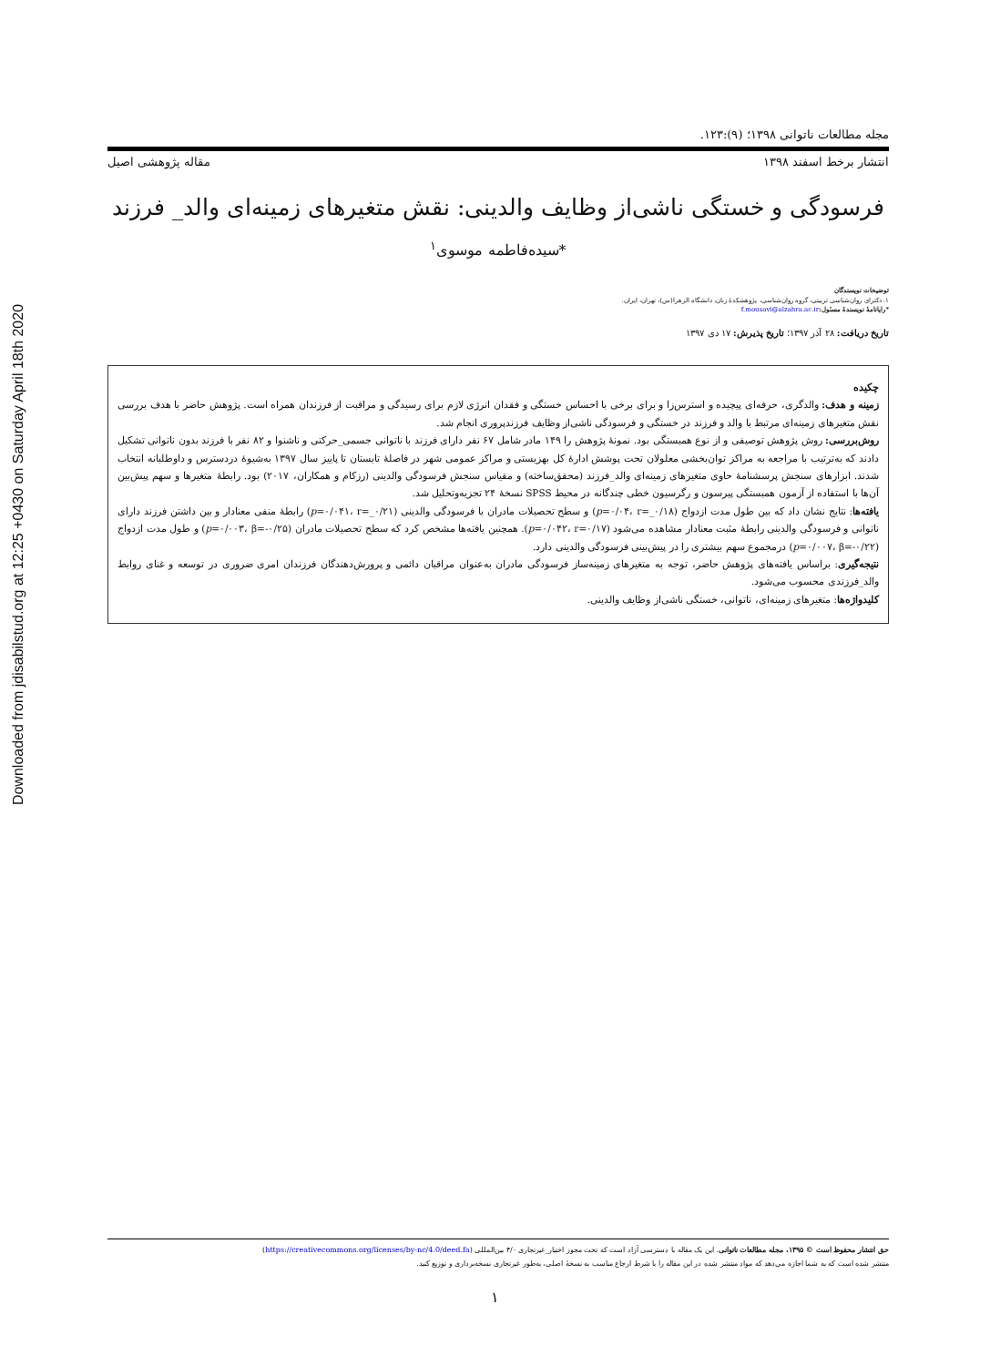Downloaded from jdisabilstud.org at 12:25 +0430 on Saturday April 18th 2020
مجله مطالعات ناتوانی ۱۳۹۸؛ (۹):۱۲۳.
انتشار برخط اسفند ۱۳۹۸ مقاله پژوهشی اصیل
فرسودگی و خستگی ناشی‌از وظایف والدینی: نقش متغیرهای زمینه‌ای والد_ فرزند
*سیده‌فاطمه موسوی<sup>۱</sup>
توضیحات نویسندگان
۱. دکترای روان‌شناسی تربیتی، گروه روان‌شناسی، پژوهشکدهٔ زنان، دانشگاه الزهرا(س)، تهران، ایران.
*رایانامهٔ نویسندهٔ مسئول: f.mousavi@alzahra.ac.ir
تاریخ دریافت: ۲۸ آذر ۱۳۹۷؛ تاریخ پذیرش: ۱۷ دی ۱۳۹۷
چکیده
زمینه و هدف: والدگری، حرفه‌ای پیچیده و استرس‌زا و برای برخی با احساس خستگی و فقدان انرژی لازم برای رسیدگی و مراقبت از فرزندان همراه است. پژوهش حاضر با هدف بررسی نقش متغیرهای زمینه‌ای مرتبط با والد و فرزند در خستگی و فرسودگی ناشی‌از وظایف فرزندپروری انجام شد.
روش‌بررسی: روش پژوهش توصیفی و از نوع همبستگی بود. نمونهٔ پژوهش را ۱۴۹ مادر شامل ۶۷ نفر دارای فرزند با ناتوانی جسمی_حرکتی و ناشنوا و ۸۲ نفر با فرزند بدون ناتوانی تشکیل دادند که به‌ترتیب با مراجعه به مراکز توان‌بخشی معلولان تحت پوشش ادارهٔ کل بهزیستی و مراکز عمومی شهر در فاصلهٔ تابستان تا پاییز سال ۱۳۹۷ به‌شیوهٔ دردسترس و داوطلبانه انتخاب شدند. ابزارهای سنجش پرسشنامهٔ حاوی متغیرهای زمینه‌ای والد_فرزند (محقق‌ساخته) و مقیاس سنجش فرسودگی والدینی (رزکام و همکاران، ۲۰۱۷) بود. رابطهٔ متغیرها و سهم پیش‌بین آن‌ها با استفاده از آزمون همبستگی پیرسون و رگرسیون خطی چندگانه در محیط SPSS نسخهٔ ۲۴ تجزیه‌وتحلیل شد.
یافته‌ها: نتایج نشان داد که بین طول مدت ازدواج (p=۰/۰۴، r=_۰/۱۸) و سطح تحصیلات مادران با فرسودگی والدینی (p=۰/۰۴۱، r=_۰/۲۱) رابطهٔ منفی معنادار و بین داشتن فرزند دارای ناتوانی و فرسودگی والدینی رابطهٔ مثبت معنادار مشاهده می‌شود (p=۰/۰۴۲، r=۰/۱۷). همچنین یافته‌ها مشخص کرد که سطح تحصیلات مادران (p=۰/۰۰۳، β=-۰/۲۵) و طول مدت ازدواج (p=۰/۰۰۷، β=-۰/۲۲) درمجموع سهم بیشتری را در پیش‌بینی فرسودگی والدینی دارد.
نتیجه‌گیری: براساس یافته‌های پژوهش حاضر، توجه به متغیرهای زمینه‌ساز فرسودگی مادران به‌عنوان مراقبان دائمی و پرورش‌دهندگان فرزندان امری ضروری در توسعه و غنای روابط والد_فرزندی محسوب می‌شود.
کلیدواژه‌ها: متغیرهای زمینه‌ای، ناتوانی، خستگی ناشی‌از وظایف والدینی.
حق انتشار محفوظ است © ۱۳۹۵، مجله مطالعات ناتوانی. این یک مقاله با دسترسی آزاد است که تحت مجوز اختیار_غیرتجاری ۴/۰ بین‌المللی (https://creativecommons.org/licenses/by-nc/4.0/deed.fa)
منتشر شده است که به شما اجازه می‌دهد که مواد منتشر شده در این مقاله را با شرط ارجاع مناسب به نسخهٔ اصلی، به‌طور غیرتجاری نسخه‌برداری و توزیع کنید.
۱